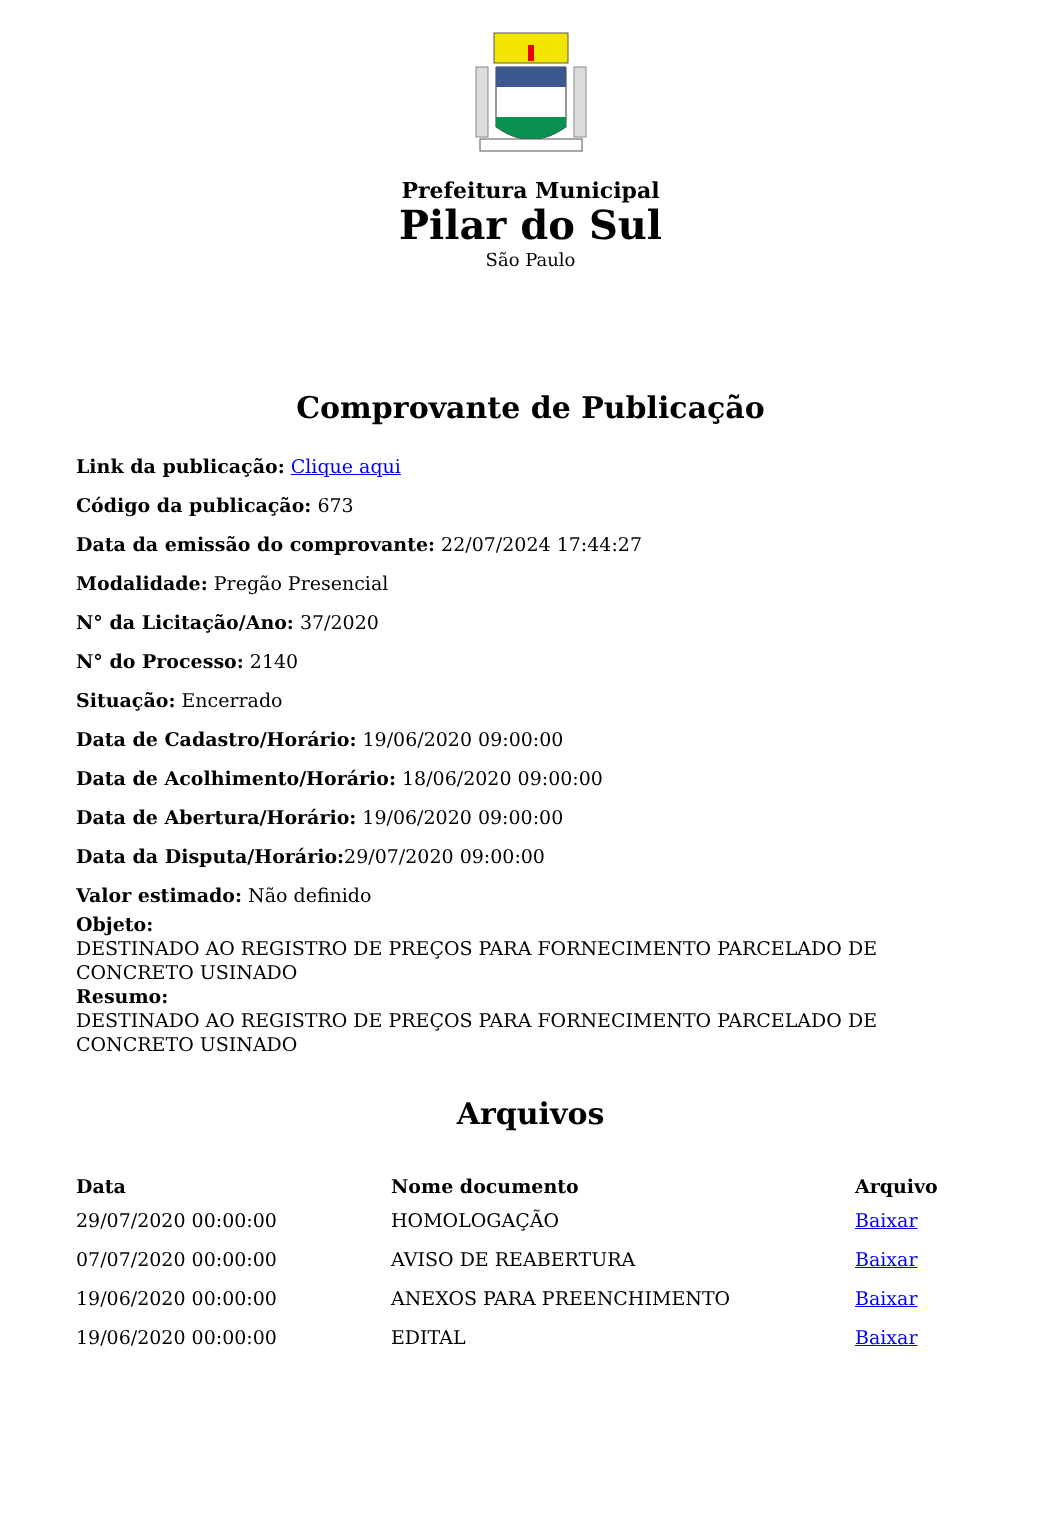Prefeitura Municipal
Pilar do Sul
São Paulo
Comprovante de Publicação
Link da publicação: Clique aqui
Código da publicação: 673
Data da emissão do comprovante: 22/07/2024 17:44:27
Modalidade: Pregão Presencial
N° da Licitação/Ano: 37/2020
N° do Processo: 2140
Situação: Encerrado
Data de Cadastro/Horário: 19/06/2020 09:00:00
Data de Acolhimento/Horário: 18/06/2020 09:00:00
Data de Abertura/Horário: 19/06/2020 09:00:00
Data da Disputa/Horário: 29/07/2020 09:00:00
Valor estimado: Não definido
Objeto:
DESTINADO AO REGISTRO DE PREÇOS PARA FORNECIMENTO PARCELADO DE CONCRETO USINADO
Resumo:
DESTINADO AO REGISTRO DE PREÇOS PARA FORNECIMENTO PARCELADO DE CONCRETO USINADO
Arquivos
| Data | Nome documento | Arquivo |
| --- | --- | --- |
| 29/07/2020 00:00:00 | HOMOLOGAÇÃO | Baixar |
| 07/07/2020 00:00:00 | AVISO DE REABERTURA | Baixar |
| 19/06/2020 00:00:00 | ANEXOS PARA PREENCHIMENTO | Baixar |
| 19/06/2020 00:00:00 | EDITAL | Baixar |